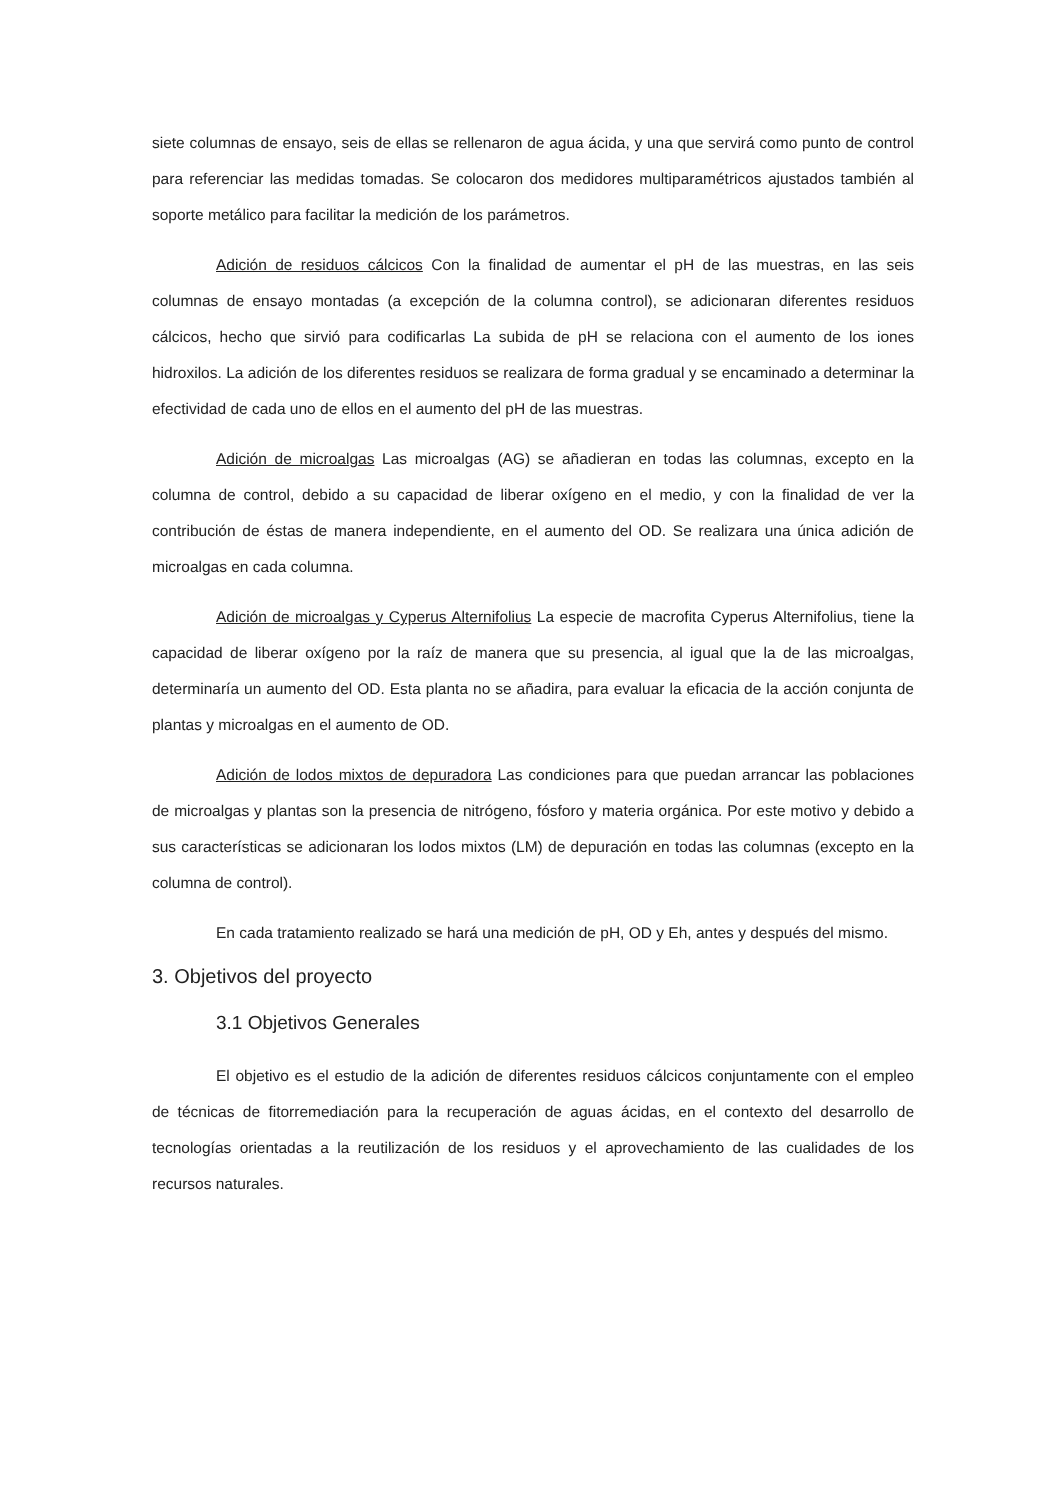siete columnas de ensayo, seis de ellas se rellenaron de agua ácida, y una que servirá como punto de control para referenciar las medidas tomadas. Se colocaron dos medidores multiparamétricos ajustados también al soporte metálico para facilitar la medición de los parámetros.
Adición de residuos cálcicos Con la finalidad de aumentar el pH de las muestras, en las seis columnas de ensayo montadas (a excepción de la columna control), se adicionaran diferentes residuos cálcicos, hecho que sirvió para codificarlas La subida de pH se relaciona con el aumento de los iones hidroxilos. La adición de los diferentes residuos se realizara de forma gradual y se encaminado a determinar la efectividad de cada uno de ellos en el aumento del pH de las muestras.
Adición de microalgas Las microalgas (AG) se añadieran en todas las columnas, excepto en la columna de control, debido a su capacidad de liberar oxígeno en el medio, y con la finalidad de ver la contribución de éstas de manera independiente, en el aumento del OD. Se realizara una única adición de microalgas en cada columna.
Adición de microalgas y Cyperus Alternifolius La especie de macrofita Cyperus Alternifolius, tiene la capacidad de liberar oxígeno por la raíz de manera que su presencia, al igual que la de las microalgas, determinaría un aumento del OD. Esta planta no se añadira, para evaluar la eficacia de la acción conjunta de plantas y microalgas en el aumento de OD.
Adición de lodos mixtos de depuradora Las condiciones para que puedan arrancar las poblaciones de microalgas y plantas son la presencia de nitrógeno, fósforo y materia orgánica. Por este motivo y debido a sus características se adicionaran los lodos mixtos (LM) de depuración en todas las columnas (excepto en la columna de control).
En cada tratamiento realizado se hará una medición de pH, OD y Eh, antes y después del mismo.
3. Objetivos del proyecto
3.1 Objetivos Generales
El objetivo es el estudio de la adición de diferentes residuos cálcicos conjuntamente con el empleo de técnicas de fitorremediación para la recuperación de aguas ácidas, en el contexto del desarrollo de tecnologías orientadas a la reutilización de los residuos y el aprovechamiento de las cualidades de los recursos naturales.